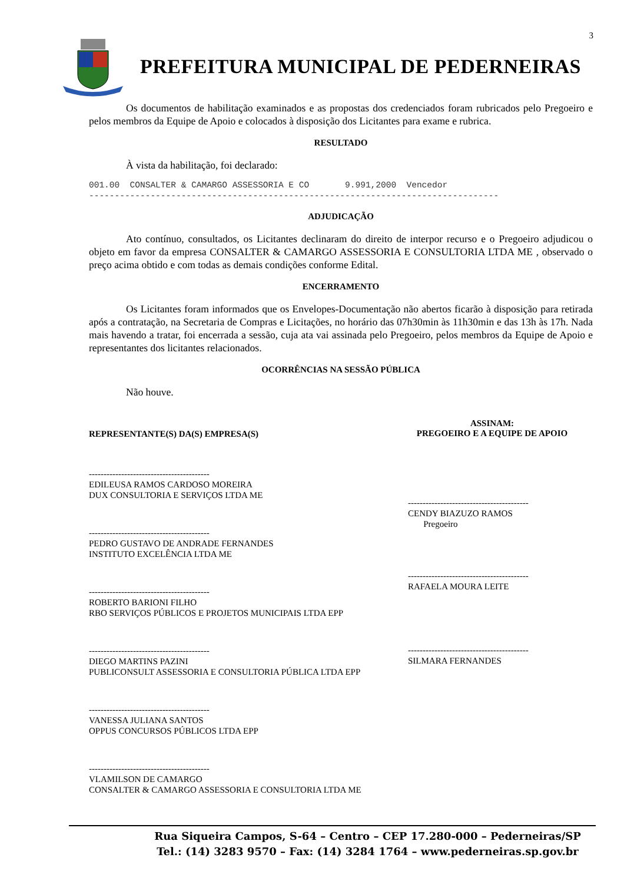3
PREFEITURA MUNICIPAL DE PEDERNEIRAS
Os documentos de habilitação examinados e as propostas dos credenciados foram rubricados pelo Pregoeiro e pelos membros da Equipe de Apoio e colocados à disposição dos Licitantes para exame e rubrica.
RESULTADO
À vista da habilitação, foi declarado:
001.00 CONSALTER & CAMARGO ASSESSORIA E CO 9.991,2000 Vencedor --------------------------------------------------------------------------------
ADJUDICAÇÃO
Ato contínuo, consultados, os Licitantes declinaram do direito de interpor recurso e o Pregoeiro adjudicou o objeto em favor da empresa CONSALTER & CAMARGO ASSESSORIA E CONSULTORIA LTDA ME , observado o preço acima obtido e com todas as demais condições conforme Edital.
ENCERRAMENTO
Os Licitantes foram informados que os Envelopes-Documentação não abertos ficarão à disposição para retirada após a contratação, na Secretaria de Compras e Licitações, no horário das 07h30min às 11h30min e das 13h às 17h. Nada mais havendo a tratar, foi encerrada a sessão, cuja ata vai assinada pelo Pregoeiro, pelos membros da Equipe de Apoio e representantes dos licitantes relacionados.
OCORRÊNCIAS NA SESSÃO PÚBLICA
Não houve.
REPRESENTANTE(S) DA(S) EMPRESA(S)
-----------------------------------------
EDILEUSA RAMOS CARDOSO MOREIRA
DUX CONSULTORIA E SERVIÇOS LTDA ME
-----------------------------------------
PEDRO GUSTAVO DE ANDRADE FERNANDES
INSTITUTO EXCELÊNCIA LTDA ME
-----------------------------------------
ROBERTO BARIONI FILHO
RBO SERVIÇOS PÚBLICOS E PROJETOS MUNICIPAIS LTDA EPP
-----------------------------------------
DIEGO MARTINS PAZINI
PUBLICONSULT ASSESSORIA E CONSULTORIA PÚBLICA LTDA EPP
-----------------------------------------
VANESSA JULIANA SANTOS
OPPUS CONCURSOS PÚBLICOS LTDA EPP
-----------------------------------------
VLAMILSON DE CAMARGO
CONSALTER & CAMARGO ASSESSORIA E CONSULTORIA LTDA ME
ASSINAM:
PREGOEIRO E A EQUIPE DE APOIO
-----------------------------------------
CENDY BIAZUZO RAMOS
Pregoeiro
-----------------------------------------
RAFAELA MOURA LEITE
-----------------------------------------
SILMARA FERNANDES
Rua Siqueira Campos, S-64 – Centro – CEP 17.280-000 – Pederneiras/SP
Tel.: (14) 3283 9570 – Fax: (14) 3284 1764 – www.pederneiras.sp.gov.br